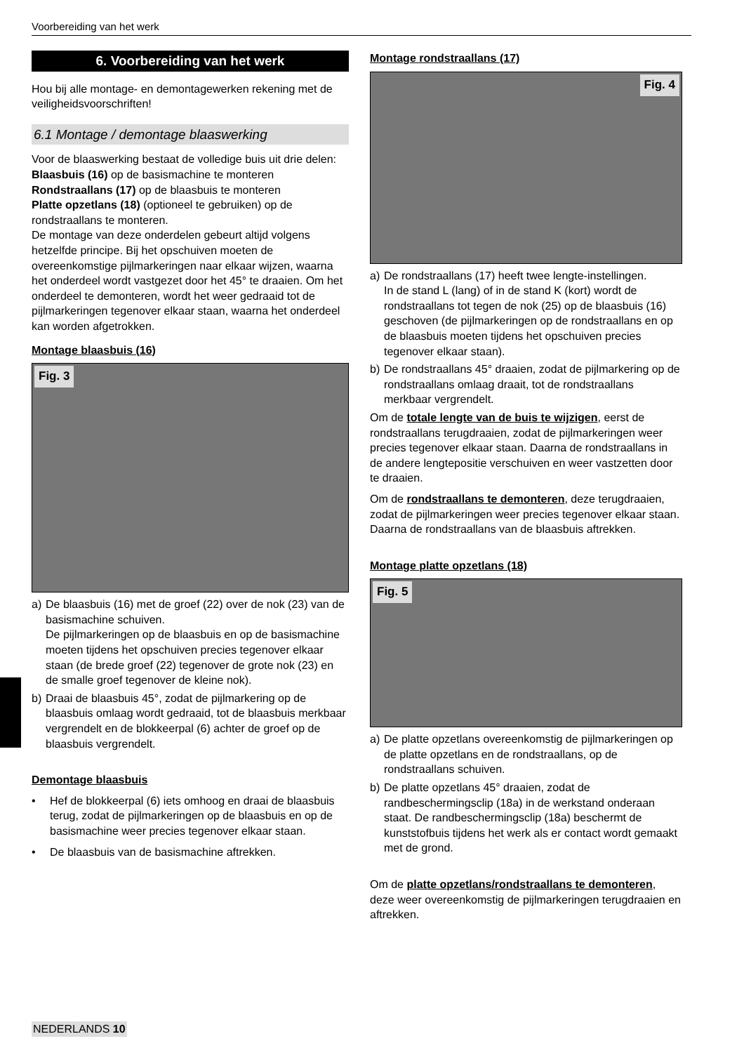Voorbereiding van het werk
6. Voorbereiding van het werk
Hou bij alle montage- en demontagewerken rekening met de veiligheidsvoorschriften!
6.1 Montage / demontage blaaswerking
Voor de blaaswerking bestaat de volledige buis uit drie delen:
Blaasbuis (16) op de basismachine te monteren
Rondstraallans (17) op de blaasbuis te monteren
Platte opzetlans (18) (optioneel te gebruiken) op de rondstraallans te monteren.
De montage van deze onderdelen gebeurt altijd volgens hetzelfde principe. Bij het opschuiven moeten de overeenkomstige pijlmarkeringen naar elkaar wijzen, waarna het onderdeel wordt vastgezet door het 45° te draaien. Om het onderdeel te demonteren, wordt het weer gedraaid tot de pijlmarkeringen tegenover elkaar staan, waarna het onderdeel kan worden afgetrokken.
Montage blaasbuis (16)
Fig. 3
a) De blaasbuis (16) met de groef (22) over de nok (23) van de basismachine schuiven.
De pijlmarkeringen op de blaasbuis en op de basismachine moeten tijdens het opschuiven precies tegenover elkaar staan (de brede groef (22) tegenover de grote nok (23) en de smalle groef tegenover de kleine nok).
b) Draai de blaasbuis 45°, zodat de pijlmarkering op de blaasbuis omlaag wordt gedraaid, tot de blaasbuis merkbaar vergrendelt en de blokkeerpal (6) achter de groef op de blaasbuis vergrendelt.
Demontage blaasbuis
• Hef de blokkeerpal (6) iets omhoog en draai de blaasbuis terug, zodat de pijlmarkeringen op de blaasbuis en op de basismachine weer precies tegenover elkaar staan.
• De blaasbuis van de basismachine aftrekken.
Montage rondstraallans (17)
Fig. 4
a) De rondstraallans (17) heeft twee lengte-instellingen.
In de stand L (lang) of in de stand K (kort) wordt de rondstraallans tot tegen de nok (25) op de blaasbuis (16) geschoven (de pijlmarkeringen op de rondstraallans en op de blaasbuis moeten tijdens het opschuiven precies tegenover elkaar staan).
b) De rondstraallans 45° draaien, zodat de pijlmarkering op de rondstraallans omlaag draait, tot de rondstraallans merkbaar vergrendelt.
Om de totale lengte van de buis te wijzigen, eerst de rondstraallans terugdraaien, zodat de pijlmarkeringen weer precies tegenover elkaar staan. Daarna de rondstraallans in de andere lengtepositie verschuiven en weer vastzetten door te draaien.
Om de rondstraallans te demonteren, deze terugdraaien, zodat de pijlmarkeringen weer precies tegenover elkaar staan. Daarna de rondstraallans van de blaasbuis aftrekken.
Montage platte opzetlans (18)
Fig. 5
a) De platte opzetlans overeenkomstig de pijlmarkeringen op de platte opzetlans en de rondstraallans, op de rondstraallans schuiven.
b) De platte opzetlans 45° draaien, zodat de randbeschermingsclip (18a) in de werkstand onderaan staat. De randbeschermingsclip (18a) beschermt de kunststofbuis tijdens het werk als er contact wordt gemaakt met de grond.
Om de platte opzetlans/rondstraallans te demonteren, deze weer overeenkomstig de pijlmarkeringen terugdraaien en aftrekken.
NEDERLANDS 10